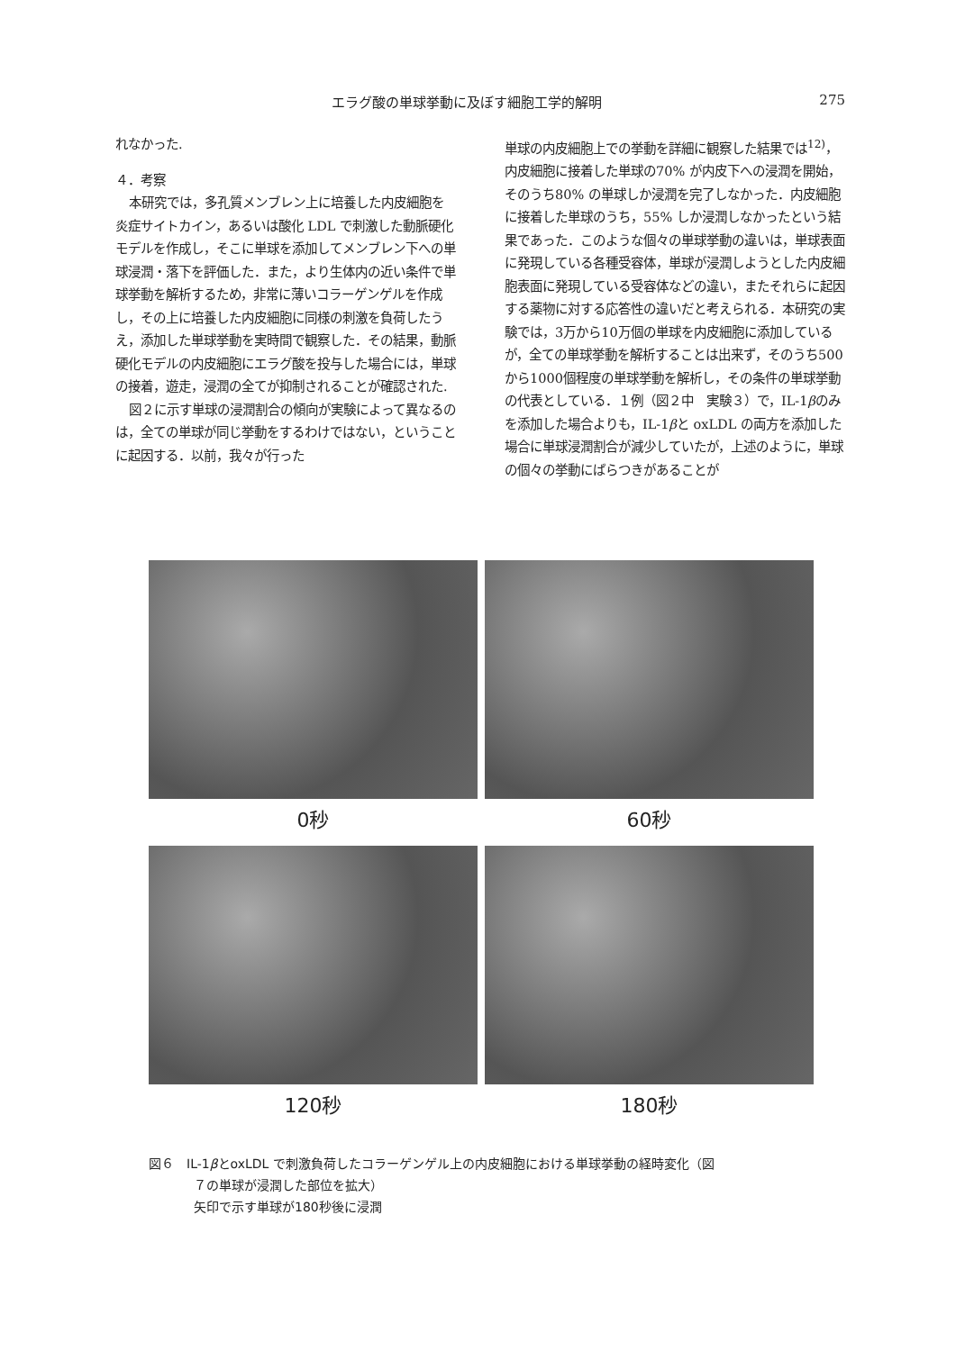エラグ酸の単球挙動に及ぼす細胞工学的解明 275
れなかった.
４．考察
本研究では，多孔質メンブレン上に培養した内皮細胞を炎症サイトカイン，あるいは酸化 LDL で刺激した動脈硬化モデルを作成し，そこに単球を添加してメンブレン下への単球浸潤・落下を評価した．また，より生体内の近い条件で単球挙動を解析するため，非常に薄いコラーゲンゲルを作成し，その上に培養した内皮細胞に同様の刺激を負荷したうえ，添加した単球挙動を実時間で観察した．その結果，動脈硬化モデルの内皮細胞にエラグ酸を投与した場合には，単球の接着，遊走，浸潤の全てが抑制されることが確認された.
図２に示す単球の浸潤割合の傾向が実験によって異なるのは，全ての単球が同じ挙動をするわけではない，ということに起因する．以前，我々が行った
単球の内皮細胞上での挙動を詳細に観察した結果では<sup>12)</sup>，内皮細胞に接着した単球の70% が内皮下への浸潤を開始，そのうち80% の単球しか浸潤を完了しなかった．内皮細胞に接着した単球のうち，55% しか浸潤しなかったという結果であった．このような個々の単球挙動の違いは，単球表面に発現している各種受容体，単球が浸潤しようとした内皮細胞表面に発現している受容体などの違い，またそれらに起因する薬物に対する応答性の違いだと考えられる．本研究の実験では，3万から10万個の単球を内皮細胞に添加しているが，全ての単球挙動を解析することは出来ず，そのうち500から1000個程度の単球挙動を解析し，その条件の単球挙動の代表としている．１例（図２中　実験３）で，IL-1βのみを添加した場合よりも，IL-1βと oxLDL の両方を添加した場合に単球浸潤割合が減少していたが，上述のように，単球の個々の挙動にばらつきがあることが
0秒
60秒
120秒
180秒
図６　IL-1βとoxLDL で刺激負荷したコラーゲンゲル上の内皮細胞における単球挙動の経時変化（図
７の単球が浸潤した部位を拡大）
矢印で示す単球が180秒後に浸潤